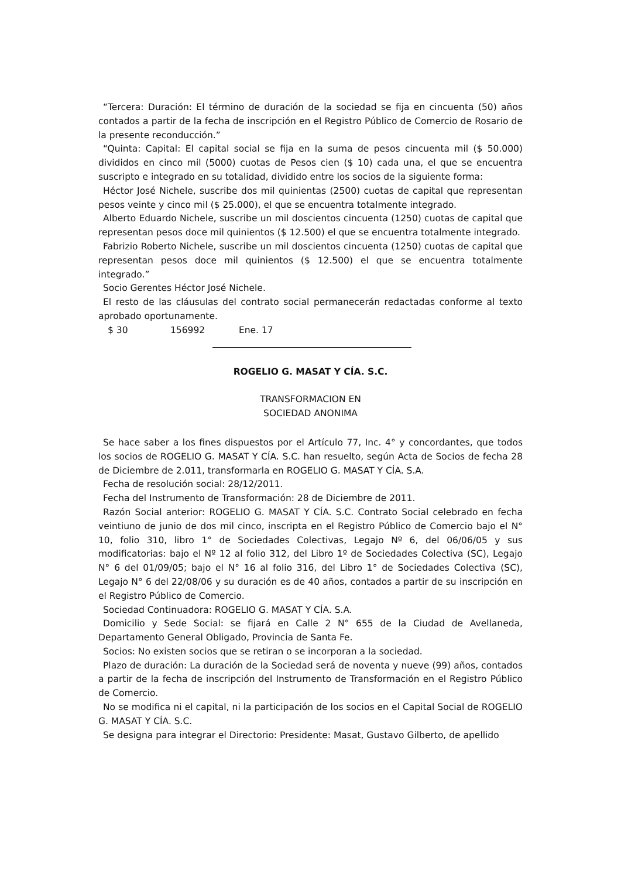“Tercera: Duración: El término de duración de la sociedad se fija en cincuenta (50) años contados a partir de la fecha de inscripción en el Registro Público de Comercio de Rosario de la presente reconducción.”
“Quinta: Capital: El capital social se fija en la suma de pesos cincuenta mil ($ 50.000) divididos en cinco mil (5000) cuotas de Pesos cien ($ 10) cada una, el que se encuentra suscripto e integrado en su totalidad, dividido entre los socios de la siguiente forma:
Héctor José Nichele, suscribe dos mil quinientas (2500) cuotas de capital que representan pesos veinte y cinco mil ($ 25.000), el que se encuentra totalmente integrado.
Alberto Eduardo Nichele, suscribe un mil doscientos cincuenta (1250) cuotas de capital que representan pesos doce mil quinientos ($ 12.500) el que se encuentra totalmente integrado.
Fabrizio Roberto Nichele, suscribe un mil doscientos cincuenta (1250) cuotas de capital que representan pesos doce mil quinientos ($ 12.500) el que se encuentra totalmente integrado.”
Socio Gerentes Héctor José Nichele.
El resto de las cláusulas del contrato social permanecerán redactadas conforme al texto aprobado oportunamente.
$ 30 156992 Ene. 17
ROGELIO G. MASAT Y CÍA. S.C.
TRANSFORMACION EN
SOCIEDAD ANONIMA
Se hace saber a los fines dispuestos por el Artículo 77, Inc. 4° y concordantes, que todos los socios de ROGELIO G. MASAT Y CÍA. S.C. han resuelto, según Acta de Socios de fecha 28 de Diciembre de 2.011, transformarla en ROGELIO G. MASAT Y CÍA. S.A.
Fecha de resolución social: 28/12/2011.
Fecha del Instrumento de Transformación: 28 de Diciembre de 2011.
Razón Social anterior: ROGELIO G. MASAT Y CÍA. S.C. Contrato Social celebrado en fecha veintiuno de junio de dos mil cinco, inscripta en el Registro Público de Comercio bajo el N° 10, folio 310, libro 1° de Sociedades Colectivas, Legajo Nº 6, del 06/06/05 y sus modificatorias: bajo el Nº 12 al folio 312, del Libro 1º de Sociedades Colectiva (SC), Legajo N° 6 del 01/09/05; bajo el N° 16 al folio 316, del Libro 1° de Sociedades Colectiva (SC), Legajo N° 6 del 22/08/06 y su duración es de 40 años, contados a partir de su inscripción en el Registro Público de Comercio.
Sociedad Continuadora: ROGELIO G. MASAT Y CÍA. S.A.
Domicilio y Sede Social: se fijará en Calle 2 N° 655 de la Ciudad de Avellaneda, Departamento General Obligado, Provincia de Santa Fe.
Socios: No existen socios que se retiran o se incorporan a la sociedad.
Plazo de duración: La duración de la Sociedad será de noventa y nueve (99) años, contados a partir de la fecha de inscripción del Instrumento de Transformación en el Registro Público de Comercio.
No se modifica ni el capital, ni la participación de los socios en el Capital Social de ROGELIO G. MASAT Y CÍA. S.C.
Se designa para integrar el Directorio: Presidente: Masat, Gustavo Gilberto, de apellido